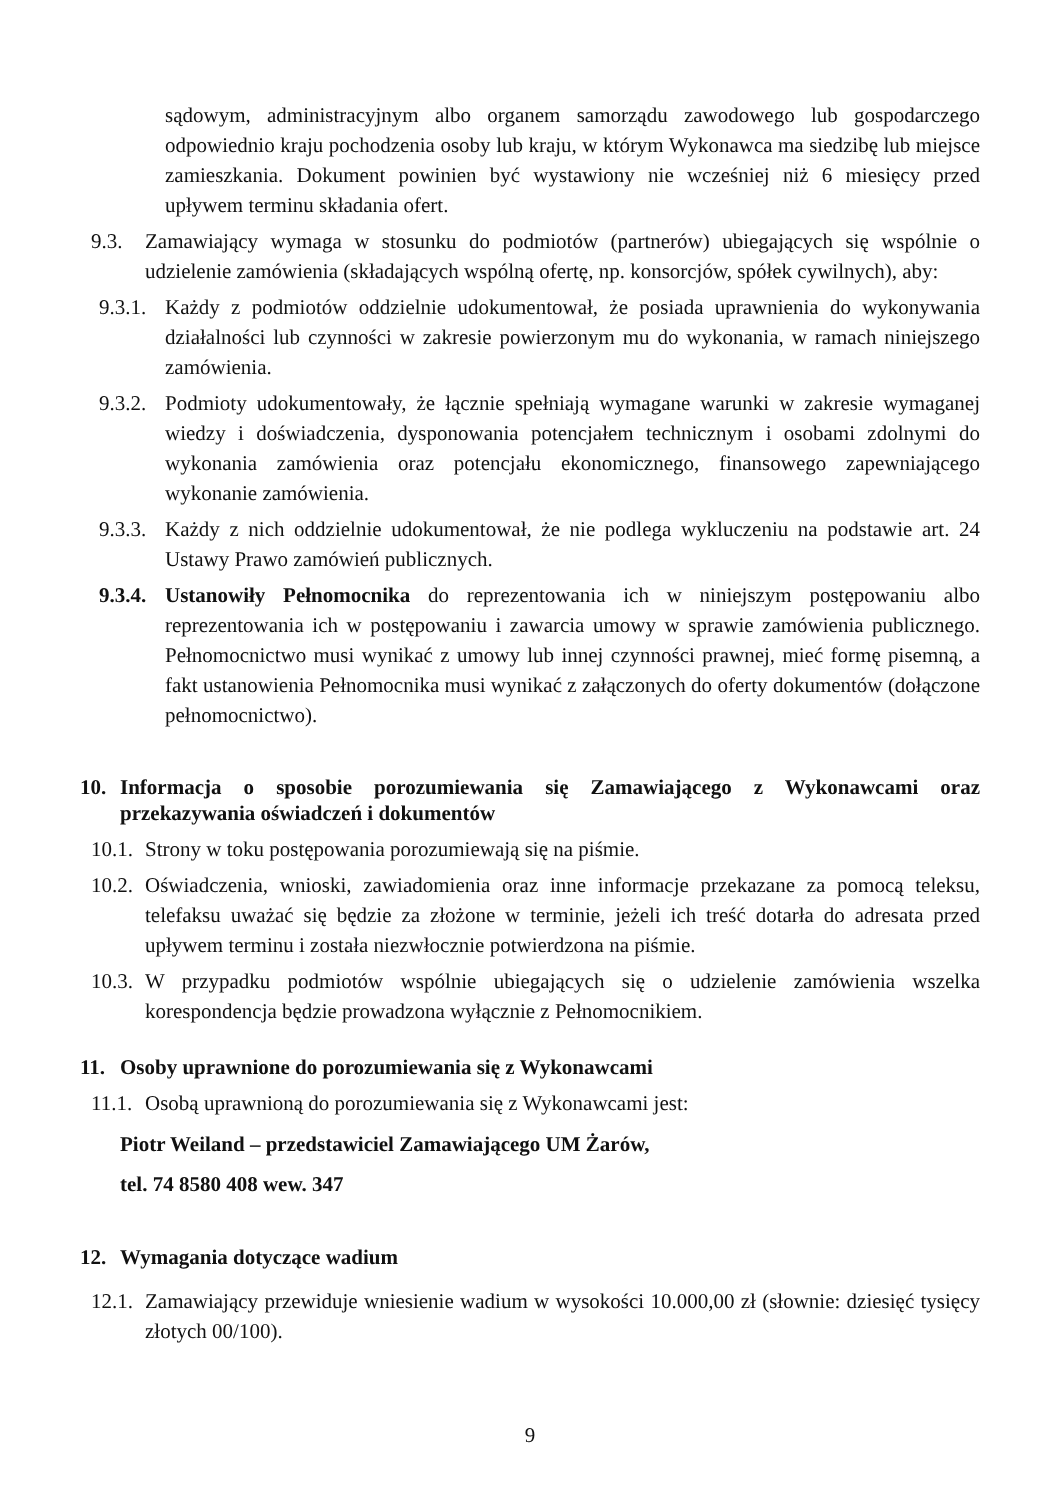sądowym, administracyjnym albo organem samorządu zawodowego lub gospodarczego odpowiednio kraju pochodzenia osoby lub kraju, w którym Wykonawca ma siedzibę lub miejsce zamieszkania. Dokument powinien być wystawiony nie wcześniej niż 6 miesięcy przed upływem terminu składania ofert.
9.3. Zamawiający wymaga w stosunku do podmiotów (partnerów) ubiegających się wspólnie o udzielenie zamówienia (składających wspólną ofertę, np. konsorcjów, spółek cywilnych), aby:
9.3.1. Każdy z podmiotów oddzielnie udokumentował, że posiada uprawnienia do wykonywania działalności lub czynności w zakresie powierzonym mu do wykonania, w ramach niniejszego zamówienia.
9.3.2. Podmioty udokumentowały, że łącznie spełniają wymagane warunki w zakresie wymaganej wiedzy i doświadczenia, dysponowania potencjałem technicznym i osobami zdolnymi do wykonania zamówienia oraz potencjału ekonomicznego, finansowego zapewniającego wykonanie zamówienia.
9.3.3. Każdy z nich oddzielnie udokumentował, że nie podlega wykluczeniu na podstawie art. 24 Ustawy Prawo zamówień publicznych.
9.3.4. Ustanowiły Pełnomocnika do reprezentowania ich w niniejszym postępowaniu albo reprezentowania ich w postępowaniu i zawarcia umowy w sprawie zamówienia publicznego. Pełnomocnictwo musi wynikać z umowy lub innej czynności prawnej, mieć formę pisemną, a fakt ustanowienia Pełnomocnika musi wynikać z załączonych do oferty dokumentów (dołączone pełnomocnictwo).
10. Informacja o sposobie porozumiewania się Zamawiającego z Wykonawcami oraz przekazywania oświadczeń i dokumentów
10.1. Strony w toku postępowania porozumiewają się na piśmie.
10.2. Oświadczenia, wnioski, zawiadomienia oraz inne informacje przekazane za pomocą teleksu, telefaksu uważać się będzie za złożone w terminie, jeżeli ich treść dotarła do adresata przed upływem terminu i została niezwłocznie potwierdzona na piśmie.
10.3. W przypadku podmiotów wspólnie ubiegających się o udzielenie zamówienia wszelka korespondencja będzie prowadzona wyłącznie z Pełnomocnikiem.
11. Osoby uprawnione do porozumiewania się z Wykonawcami
11.1. Osobą uprawnioną do porozumiewania się z Wykonawcami jest:
Piotr Weiland – przedstawiciel Zamawiającego UM Żarów,
tel. 74 8580 408 wew. 347
12. Wymagania dotyczące wadium
12.1. Zamawiający przewiduje wniesienie wadium w wysokości 10.000,00 zł (słownie: dziesięć tysięcy złotych 00/100).
9